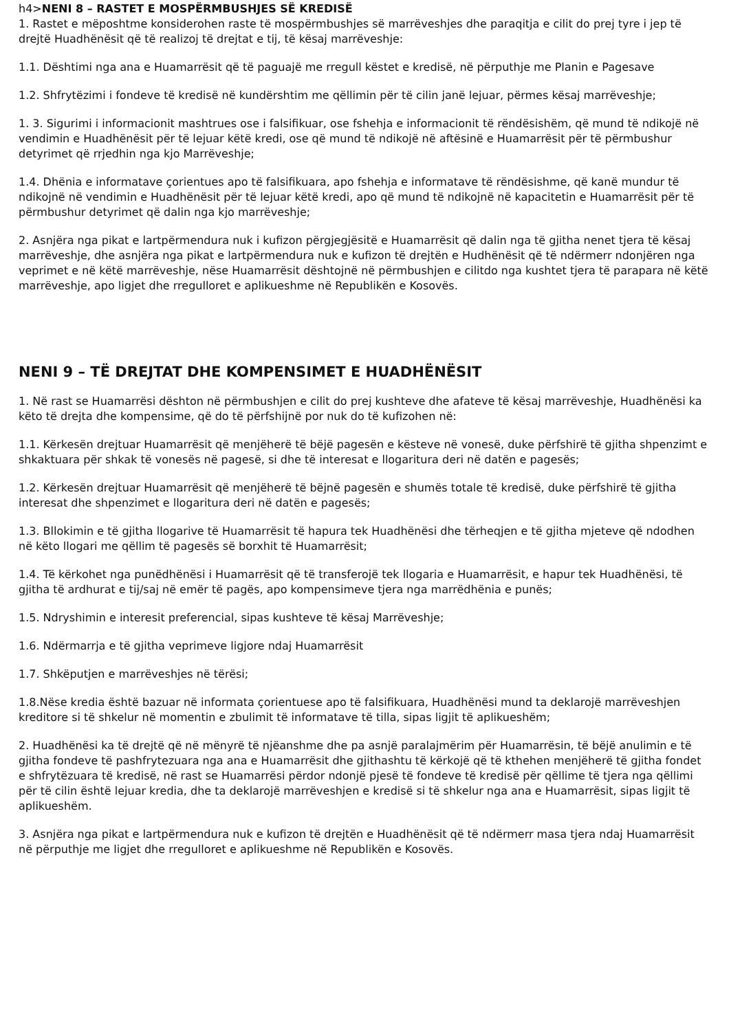h4>NENI 8 – RASTET E MOSPËRMBUSHJES SË KREDISË
1. Rastet e mëposhtme konsiderohen raste të mospërmbushjes së marrëveshjes dhe paraqitja e cilit do prej tyre i jep të drejtë Huadhënësit që të realizoj të drejtat e tij, të kësaj marrëveshje:
1.1. Dështimi nga ana e Huamarrësit që të paguajë me rregull këstet e kredisë, në përputhje me Planin e Pagesave
1.2. Shfrytëzimi i fondeve të kredisë në kundërshtim me qëllimin për të cilin janë lejuar, përmes kësaj marrëveshje;
1. 3. Sigurimi i informacionit mashtrues ose i falsifikuar, ose fshehja e informacionit të rëndësishëm, që mund të ndikojë në vendimin e Huadhënësit për të lejuar këtë kredi, ose që mund të ndikojë në aftësinë e Huamarrësit për të përmbushur detyrimet që rrjedhin nga kjo Marrëveshje;
1.4. Dhënia e informatave çorientues apo të falsifikuara, apo fshehja e informatave të rëndësishme, që kanë mundur të ndikojnë në vendimin e Huadhënësit për të lejuar këtë kredi, apo që mund të ndikojnë në kapacitetin e Huamarrësit për të përmbushur detyrimet që dalin nga kjo marrëveshje;
2. Asnjëra nga pikat e lartpërmendura nuk i kufizon përgjegjësitë e Huamarrësit që dalin nga të gjitha nenet tjera të kësaj marrëveshje, dhe asnjëra nga pikat e lartpërmendura nuk e kufizon të drejtën e Hudhënësit që të ndërmerr ndonjëren nga veprimet e në këtë marrëveshje, nëse Huamarrësit dështojnë në përmbushjen e cilitdo nga kushtet tjera të parapara në këtë marrëveshje, apo ligjet dhe rregulloret e aplikueshme në Republikën e Kosovës.
NENI 9 – TË DREJTAT DHE KOMPENSIMET E HUADHËNËSIT
1. Në rast se Huamarrësi dështon në përmbushjen e cilit do prej kushteve dhe afateve të kësaj marrëveshje, Huadhënësi ka këto të drejta dhe kompensime, që do të përfshijnë por nuk do të kufizohen në:
1.1. Kërkesën drejtuar Huamarrësit që menjëherë të bëjë pagesën e kësteve në vonesë, duke përfshirë të gjitha shpenzimt e shkaktuara për shkak të vonesës në pagesë, si dhe të interesat e llogaritura deri në datën e pagesës;
1.2. Kërkesën drejtuar Huamarrësit që menjëherë të bëjnë pagesën e shumës totale të kredisë, duke përfshirë të gjitha interesat dhe shpenzimet e llogaritura deri në datën e pagesës;
1.3. Bllokimin e të gjitha llogarive të Huamarrësit të hapura tek Huadhënësi dhe tërheqjen e të gjitha mjeteve që ndodhen në këto llogari me qëllim të pagesës së borxhit të Huamarrësit;
1.4. Të kërkohet nga punëdhënësi i Huamarrësit që të transferojë tek llogaria e Huamarrësit, e hapur tek Huadhënësi, të gjitha të ardhurat e tij/saj në emër të pagës, apo kompensimeve tjera nga marrëdhënia e punës;
1.5. Ndryshimin e interesit preferencial, sipas kushteve të kësaj Marrëveshje;
1.6. Ndërmarrja e të gjitha veprimeve ligjore ndaj Huamarrësit
1.7. Shkëputjen e marrëveshjes në tërësi;
1.8.Nëse kredia është bazuar në informata çorientuese apo të falsifikuara, Huadhënësi mund ta deklarojë marrëveshjen kreditore si të shkelur në momentin e zbulimit të informatave të tilla, sipas ligjit të aplikueshëm;
2. Huadhënësi ka të drejtë që në mënyrë të njëanshme dhe pa asnjë paralajmërim për Huamarrësin, të bëjë anulimin e të gjitha fondeve të pashfrytezuara nga ana e Huamarrësit dhe gjithashtu të kërkojë që të kthehen menjëherë të gjitha fondet e shfrytëzuara të kredisë, në rast se Huamarrësi përdor ndonjë pjesë të fondeve të kredisë për qëllime të tjera nga qëllimi për të cilin është lejuar kredia, dhe ta deklarojë marrëveshjen e kredisë si të shkelur nga ana e Huamarrësit, sipas ligjit të aplikueshëm.
3. Asnjëra nga pikat e lartpërmendura nuk e kufizon të drejtën e Huadhënësit që të ndërmerr masa tjera ndaj Huamarrësit në përputhje me ligjet dhe rregulloret e aplikueshme në Republikën e Kosovës.